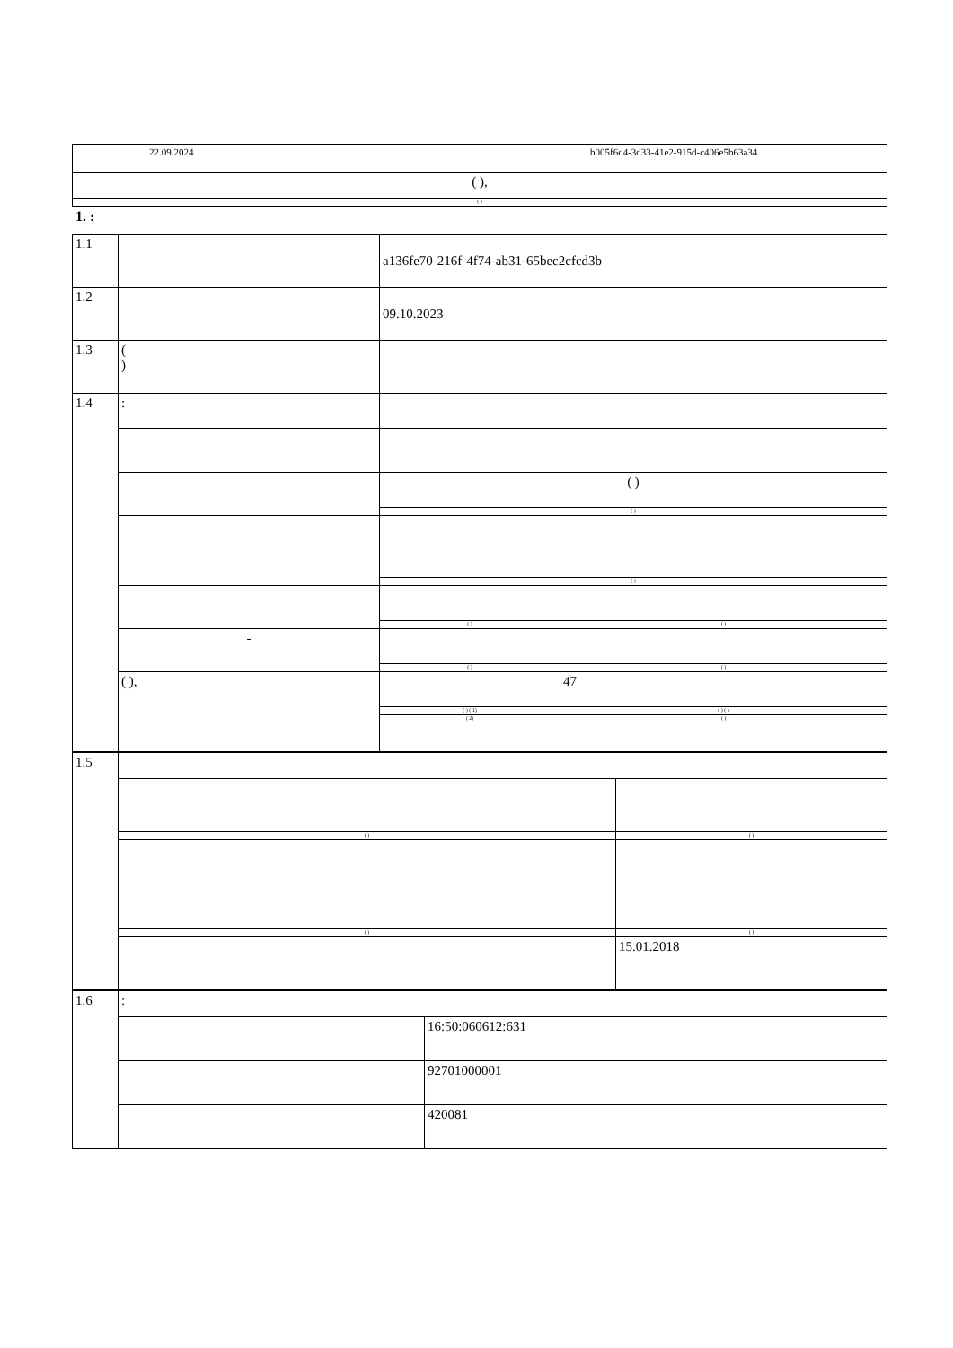| | 22.09.2024 | | b005f6d4-3d33-41e2-915d-c406e5b63a34 |
| ( ), | | | |
| ( ) | | | |
1. :
| 1.1 | | a136fe70-216f-4f74-ab31-65bec2cfcd3b | |
| 1.2 | | 09.10.2023 | |
| 1.3 | ( ) | | |
| 1.4 | : | | |
| | | ( ) | |
| | | ( ) | |
| | | ( ) | |
| | | ( ) | ( ) |
| | - | | |
| | | ( ) | ( ) |
| | ( ), | | 47 |
| | | ( ) ( 1) | ( ) ( ) |
| | | ( 2) | ( ) |
| 1.5 | | |
| | ( ) | ( ) |
| | ( ) | ( ) |
| | | 15.01.2018 |
| 1.6 | : | |
| | | 16:50:060612:631 |
| | | 92701000001 |
| | | 420081 |